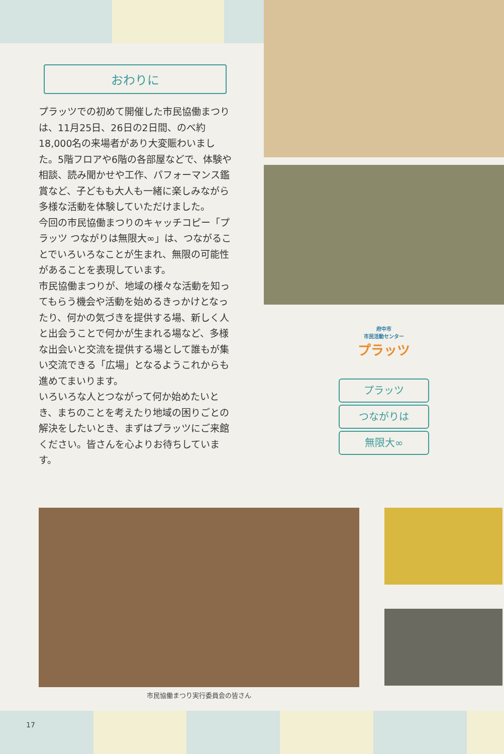おわりに
プラッツでの初めて開催した市民協働まつりは、11月25日、26日の2日間、のべ約18,000名の来場者があり大変賑わいました。5階フロアや6階の各部屋などで、体験や相談、読み聞かせや工作、パフォーマンス鑑賞など、子どもも大人も一緒に楽しみながら多様な活動を体験していただけました。
今回の市民協働まつりのキャッチコピー「プラッツ つながりは無限大∞」は、つながることでいろいろなことが生まれ、無限の可能性があることを表現しています。
市民協働まつりが、地域の様々な活動を知ってもらう機会や活動を始めるきっかけとなったり、何かの気づきを提供する場、新しく人と出会うことで何かが生まれる場など、多様な出会いと交流を提供する場として誰もが集い交流できる「広場」となるようこれからも進めてまいります。
いろいろな人とつながって何か始めたいとき、まちのことを考えたり地域の困りごとの解決をしたいとき、まずはプラッツにご来館ください。皆さんを心よりお待ちしています。
府中市
市民活動センター
プラッツ
プラッツ
つながりは
無限大∞
市民協働まつり実行委員会の皆さん
17